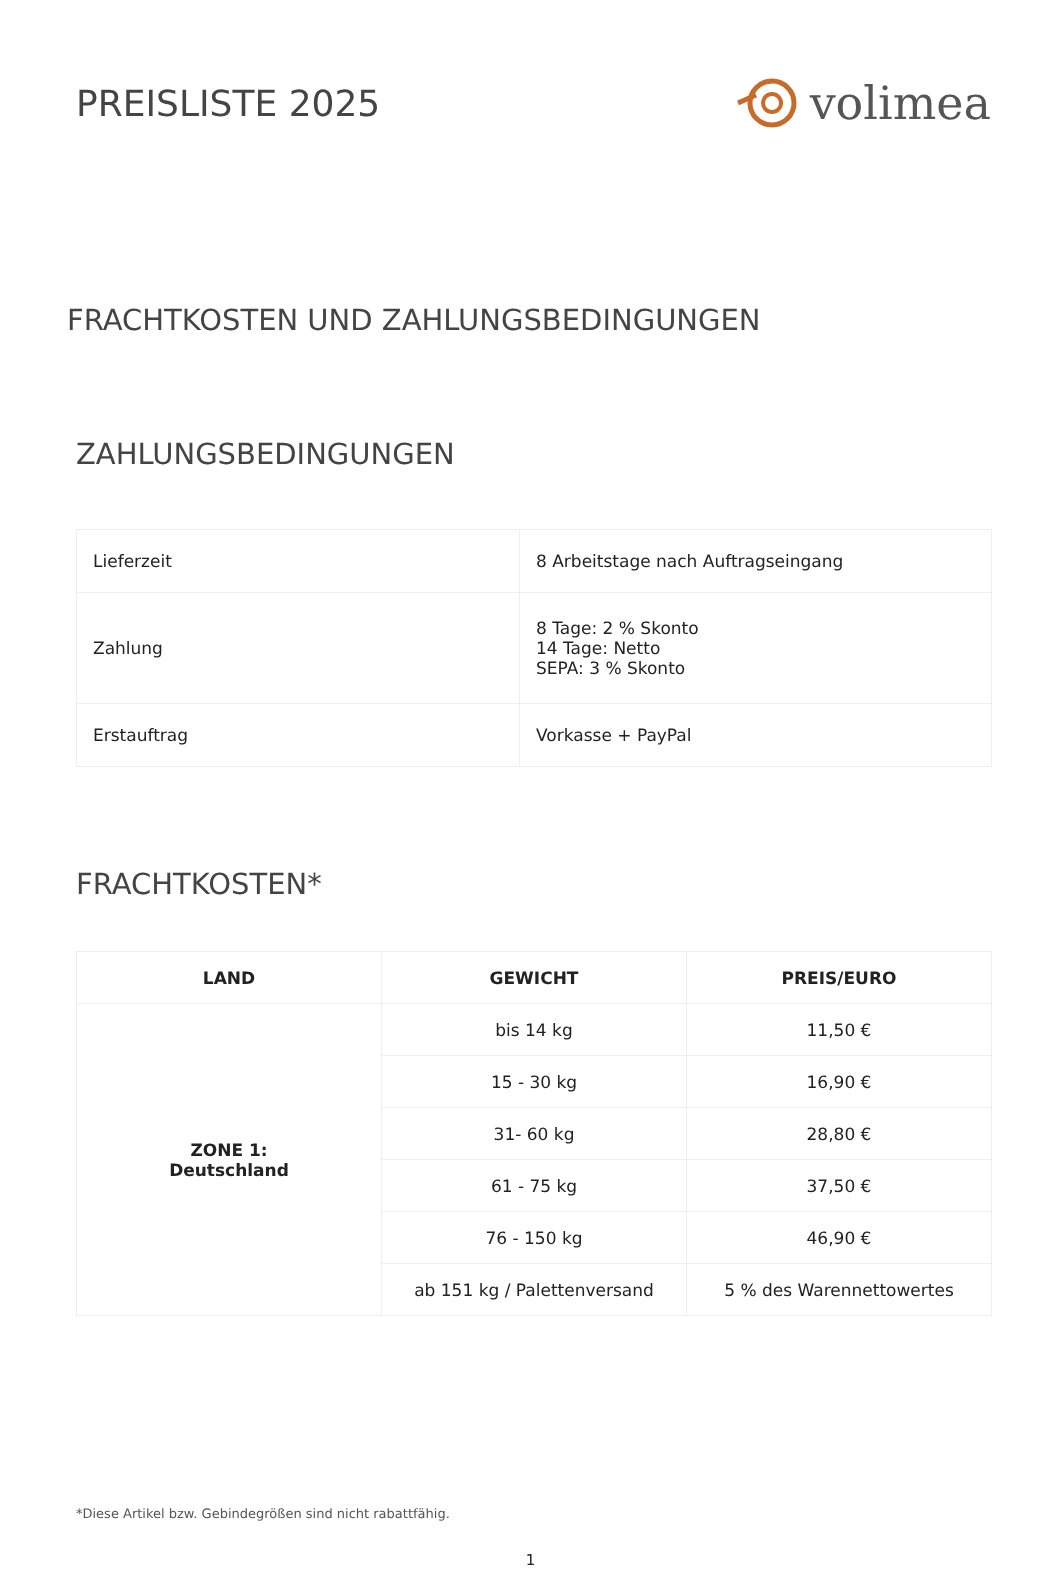PREISLISTE 2025
volimea
FRACHTKOSTEN UND ZAHLUNGSBEDINGUNGEN
ZAHLUNGSBEDINGUNGEN
| Lieferzeit | 8 Arbeitstage nach Auftragseingang |
| Zahlung | 8 Tage: 2 % Skonto 14 Tage: Netto SEPA: 3 % Skonto |
| Erstauftrag | Vorkasse + PayPal |
FRACHTKOSTEN*
| LAND | GEWICHT | PREIS/EURO |
| --- | --- | --- |
| ZONE 1: Deutschland | bis 14 kg | 11,50 € |
| | 15 - 30 kg | 16,90 € |
| | 31- 60 kg | 28,80 € |
| | 61 - 75 kg | 37,50 € |
| | 76 - 150 kg | 46,90 € |
| | ab 151 kg / Palettenversand | 5 % des Warennettowertes |
*Diese Artikel bzw. Gebindegrößen sind nicht rabattfähig.
1